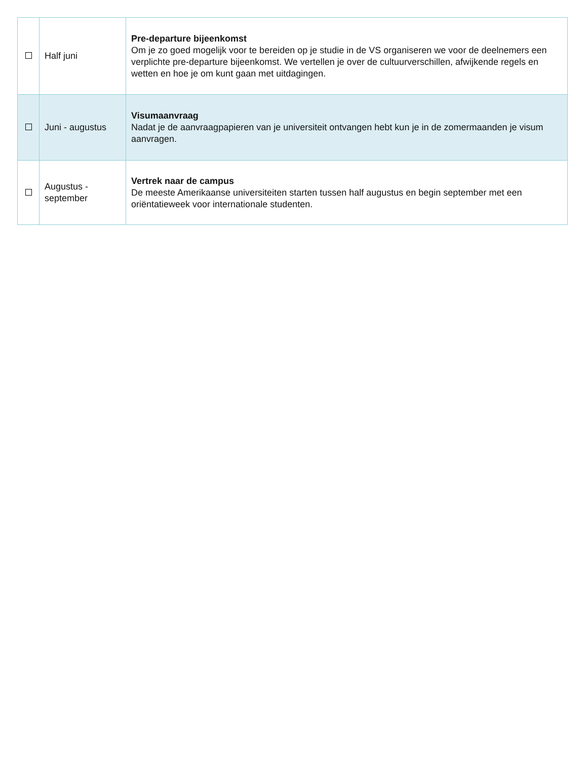| | Half juni | Pre-departure bijeenkomst Om je zo goed mogelijk voor te bereiden op je studie in de VS organiseren we voor de deelnemers een verplichte pre-departure bijeenkomst. We vertellen je over de cultuurverschillen, afwijkende regels en wetten en hoe je om kunt gaan met uitdagingen. |
| | Juni - augustus | Visumaanvraag Nadat je de aanvraagpapieren van je universiteit ontvangen hebt kun je in de zomermaanden je visum aanvragen. |
| | Augustus - september | Vertrek naar de campus De meeste Amerikaanse universiteiten starten tussen half augustus en begin september met een oriëntatieweek voor internationale studenten. |